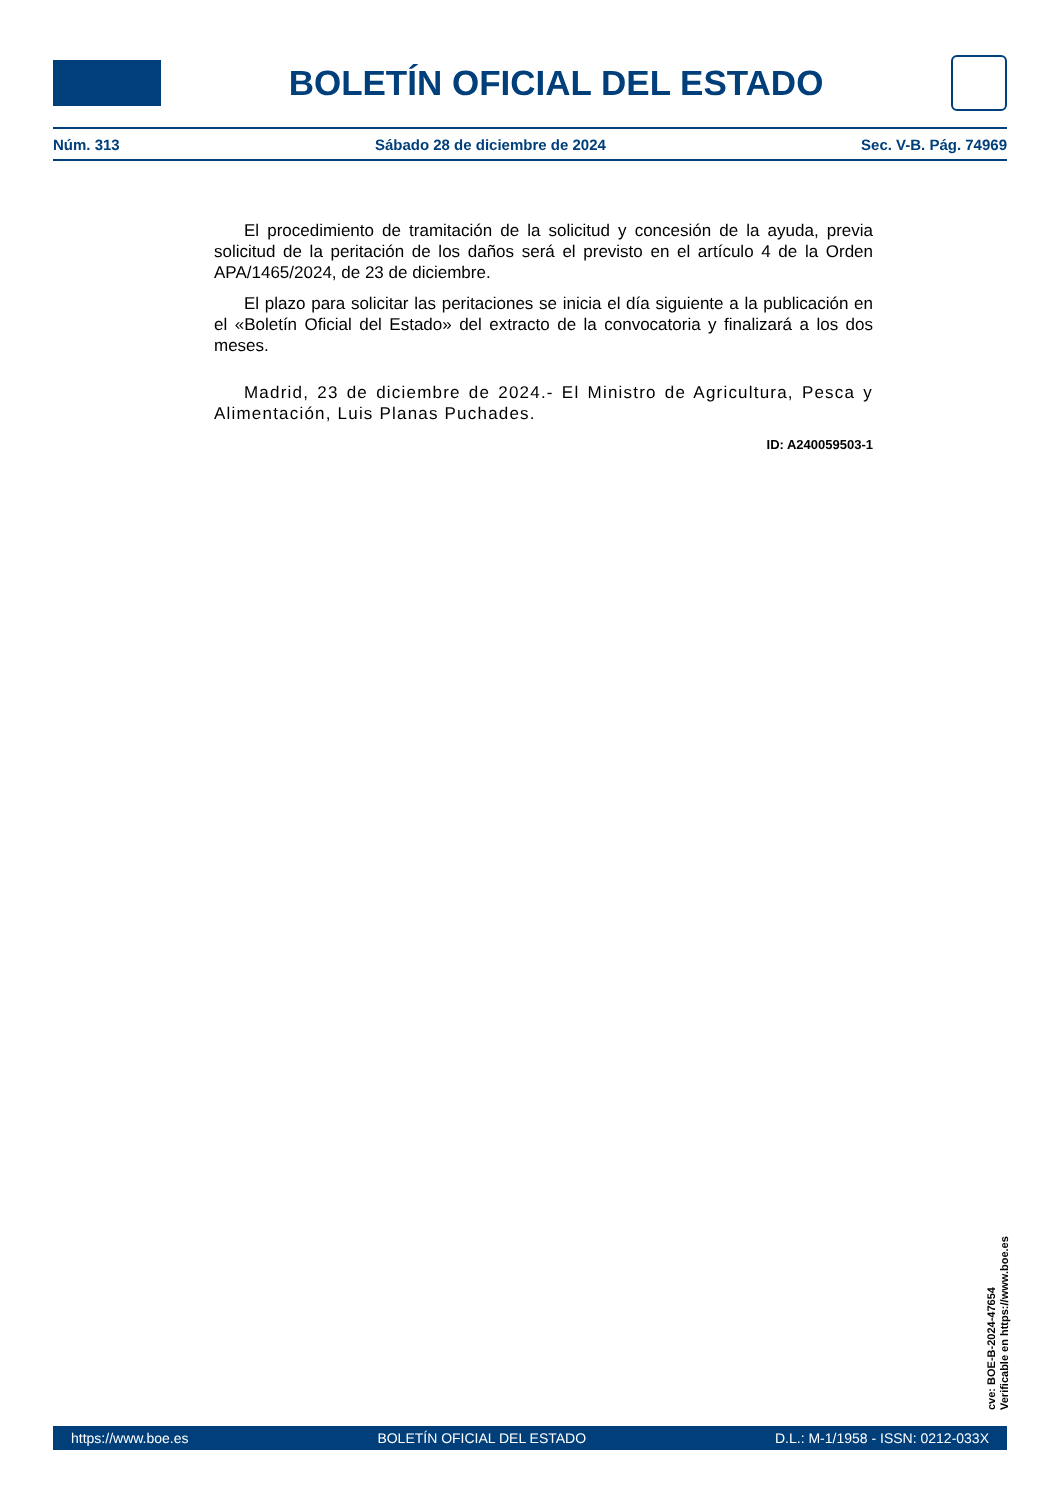BOLETÍN OFICIAL DEL ESTADO
Núm. 313 Sábado 28 de diciembre de 2024 Sec. V-B. Pág. 74969
El procedimiento de tramitación de la solicitud y concesión de la ayuda, previa solicitud de la peritación de los daños será el previsto en el artículo 4 de la Orden APA/1465/2024, de 23 de diciembre.
El plazo para solicitar las peritaciones se inicia el día siguiente a la publicación en el «Boletín Oficial del Estado» del extracto de la convocatoria y finalizará a los dos meses.
Madrid, 23 de diciembre de 2024.- El Ministro de Agricultura, Pesca y Alimentación, Luis Planas Puchades.
ID: A240059503-1
cve: BOE-B-2024-47654
Verificable en https://www.boe.es
https://www.boe.es BOLETÍN OFICIAL DEL ESTADO D.L.: M-1/1958 - ISSN: 0212-033X